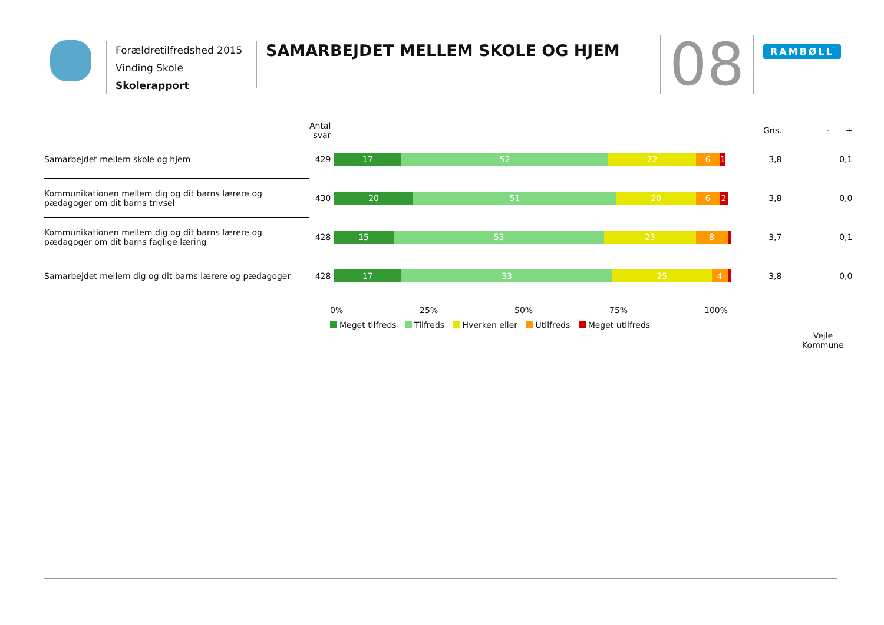Forældretilfredshed 2015
Vinding Skole
Skolerapport
SAMARBEJDET MELLEM SKOLE OG HJEM
08 RAMBØLL
| | Antal svar | | Gns. | - + |
| --- | --- | --- | --- | --- |
| Samarbejdet mellem skole og hjem | 429 | 17 52 22 6 1 | 3,8 | 0,1 |
| Kommunikationen mellem dig og dit barns lærere og pædagoger om dit barns trivsel | 430 | 20 51 20 6 2 | 3,8 | 0,0 |
| Kommunikationen mellem dig og dit barns lærere og pædagoger om dit barns faglige læring | 428 | 15 53 23 8 | 3,7 | 0,1 |
| Samarbejdet mellem dig og dit barns lærere og pædagoger | 428 | 17 53 25 4 | 3,8 | 0,0 |
| | | | | Vejle Kommune |
0% 25% 50% 75% 100%
Meget tilfreds Tilfreds Hverken eller Utilfreds Meget utilfreds